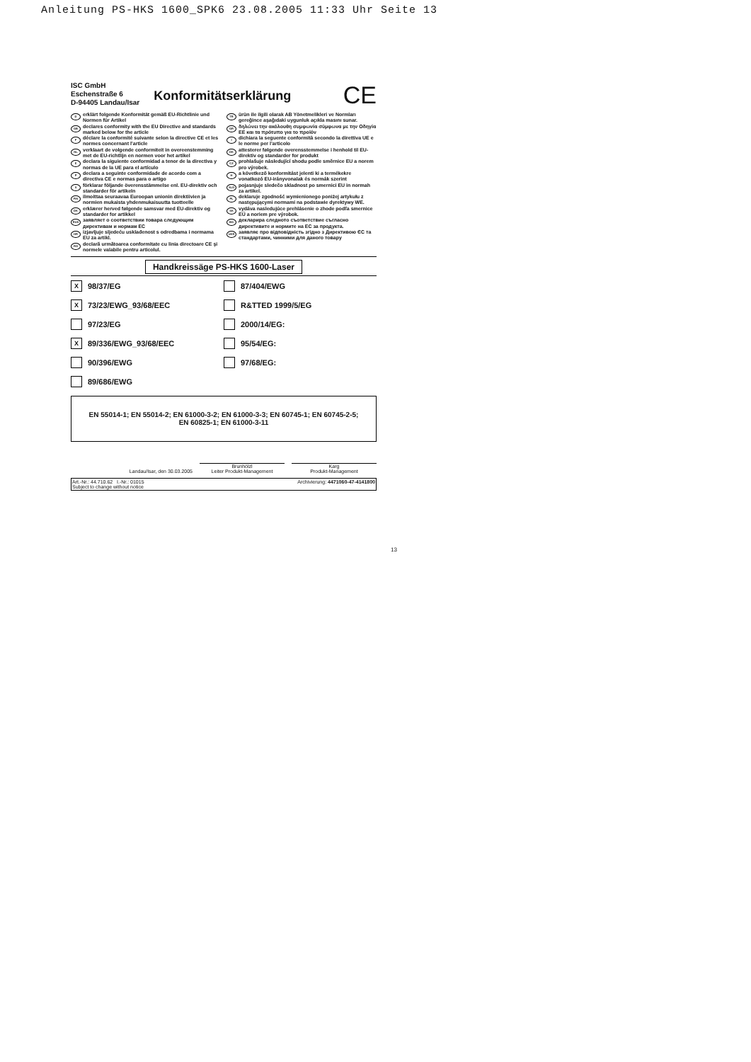Anleitung PS-HKS 1600_SPK6 23.08.2005 11:33 Uhr Seite 13
ISC GmbH
Eschenstraße 6
D-94405 Landau/Isar
Konformitätserklärung
CE
Derklärt folgende Konformität gemäß EU-Richtlinie und Normen für Artikel
GB declares conformity with the EU Directive and standards marked below for the article
Fdéclare la conformité suivante selon la directive CE et les normes concernant l’article
NL verklaart de volgende conformiteit in overeenstemming met de EU-richtlijn en normen voor het artikel
Edeclara la siguiente conformidad a tenor de la directiva y normas de la UE para el artículo
Pdeclara a seguinte conformidade de acordo com a directiva CE e normas para o artigo
Sförklarar följande överensstämmelse enl. EU-direktiv och standarder för artikeln
FIN ilmoittaa seuraavaa Euroopan unionin direktiivien ja normien mukaista yhdenmukaisuutta tuotteelle
DK erklærer herved følgende samsvar med EU-direktiv og standarder for artikkel
RUS заявляет о соответствии товара следующим директивам и нормам ЕС
HR izjavljuje sljedeću usklađenost s odredbama i normama EU za artikl.
RO declară următoarea conformitate cu linia directoare CE şi normele valabile pentru articolul.
TR ürün ile ilgili olarak AB Yönetmelikleri ve Normları gereğince aşağıdaki uygunluk açıkla masını sunar.
GR δηλώνει την ακόλουθη συμφωνία σύμφωνα με την Οδηγία ΕΕ και τα πρότυπο για το προϊόν
Idichiara la seguente conformità secondo la direttiva UE e le norme per l’articolo
DK attesterer følgende overensstemmelse i henhold til EU-direktiv og standarder for produkt
CZ prohlašuje následující shodu podle směrnice EU a norem pro výrobek.
Ha következő konformitást jelenti ki a termékekre vonatkozó EU-irányvonalak és normák szerint
SLO pojasnjuje sledečo skladnost po smernici EU in normah za artikel.
PL deklaruje zgodność wymienionego poniżej artykułu z następującymi normami na podstawie dyrektywy WE.
SK vydáva nasledujúce prehlásenie o zhode podľa smernice EÚ a noriem pre výrobok.
BG декларира следното съответствие съгласно директивите и нормите на ЕС за продукта.
UKR заявляє про відповідність згідно з Директивою ЄС та стандартами, чинними для даного товару
Handkreissäge PS-HKS 1600-Laser
X 98/37/EG
87/404/EWG
X 73/23/EWG_93/68/EEC
R&TTED 1999/5/EG
97/23/EG
2000/14/EG:
X 89/336/EWG_93/68/EEC
95/54/EG:
90/396/EWG
97/68/EG:
89/686/EWG
EN 55014-1; EN 55014-2; EN 61000-3-2; EN 61000-3-3; EN 60745-1; EN 60745-2-5;
EN 60825-1; EN 61000-3-11
Landau/Isar, den 30.03.2005
Brunhölzl
Leiter Produkt-Management
Karg
Produkt-Management
Art.-Nr.: 44.710.62 I.-Nr.: 01015 Archivierung: 4471060-47-4141800
Subject to change without notice
13